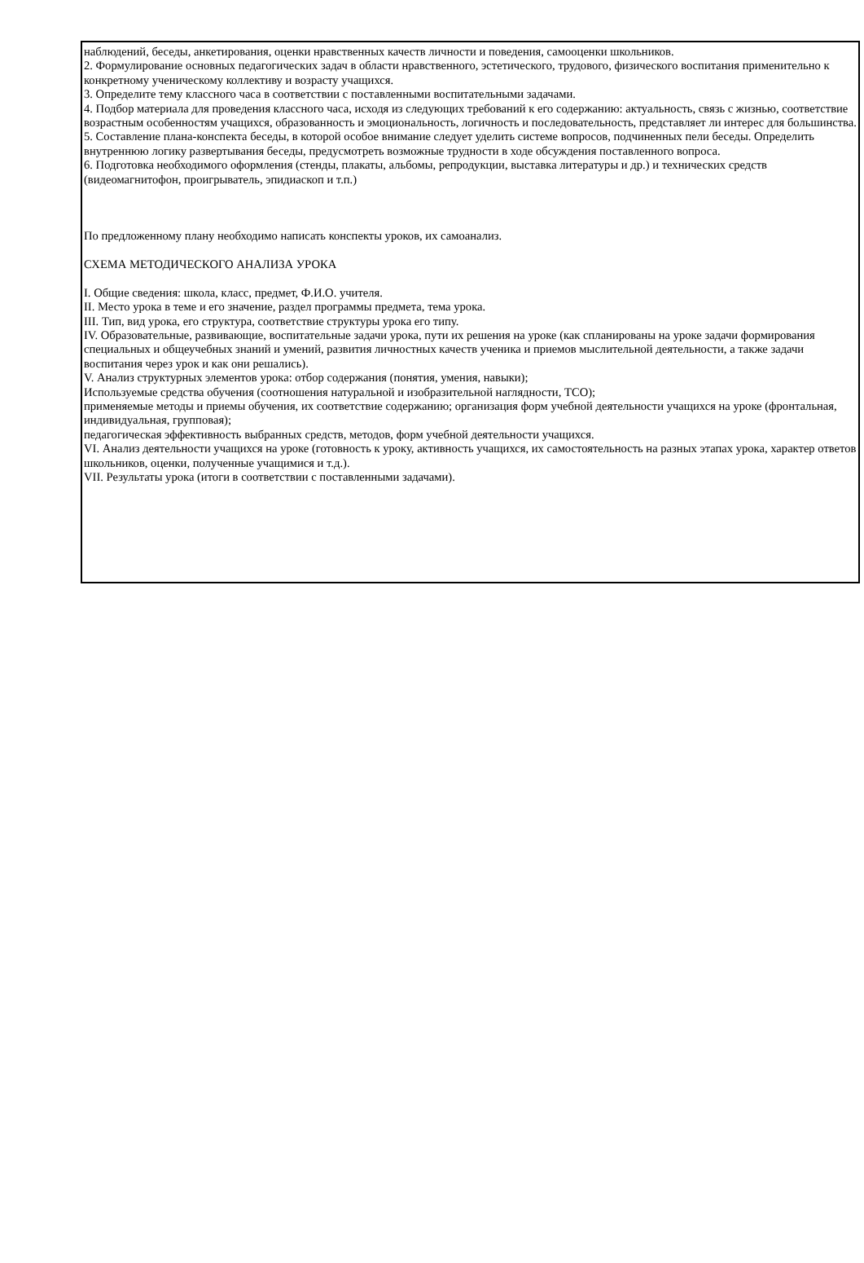наблюдений, беседы, анкетирования, оценки нравственных качеств личности и поведения, самооценки школьников.
2. Формулирование основных педагогических задач в области нравственного, эстетического, трудового, физического воспитания применительно к конкретному ученическому коллективу и возрасту учащихся.
3. Определите тему классного часа в соответствии с поставленными воспитательными задачами.
4. Подбор материала для проведения классного часа, исходя из следующих требований к его содержанию: актуальность, связь с жизнью, соответствие возрастным особенностям учащихся, образованность и эмоциональность, логичность и последовательность, представляет ли интерес для большинства.
5. Составление плана-конспекта беседы, в которой особое внимание следует уделить системе вопросов, подчиненных пели беседы. Определить внутреннюю логику развертывания беседы, предусмотреть возможные трудности в ходе обсуждения поставленного вопроса.
6. Подготовка необходимого оформления (стенды, плакаты, альбомы, репродукции, выставка литературы и др.) и технических средств (видеомагнитофон, проигрыватель, эпидиаскоп и т.п.)
По предложенному плану необходимо написать конспекты уроков, их самоанализ.
СХЕМА МЕТОДИЧЕСКОГО АНАЛИЗА УРОКА
I. Общие сведения: школа, класс, предмет, Ф.И.О. учителя.
II. Место урока в теме и его значение, раздел программы предмета, тема урока.
III. Тип, вид урока, его структура, соответствие структуры урока его типу.
IV. Образовательные, развивающие, воспитательные задачи урока, пути их решения на уроке (как спланированы на уроке задачи формирования специальных и общеучебных знаний и умений, развития личностных качеств ученика и приемов мыслительной деятельности, а также задачи воспитания через урок и как они решались).
V. Анализ структурных элементов урока: отбор содержания (понятия, умения, навыки);
Используемые средства обучения (соотношения натуральной и изобразительной наглядности, ТСО);
применяемые методы и приемы обучения, их соответствие содержанию; организация форм учебной деятельности учащихся на уроке (фронтальная, индивидуальная, групповая);
педагогическая эффективность выбранных средств, методов, форм учебной деятельности учащихся.
VI. Анализ деятельности учащихся на уроке (готовность к уроку, активность учащихся, их самостоятельность на разных этапах урока, характер ответов школьников, оценки, полученные учащимися и т.д.).
VII. Результаты урока (итоги в соответствии с поставленными задачами).